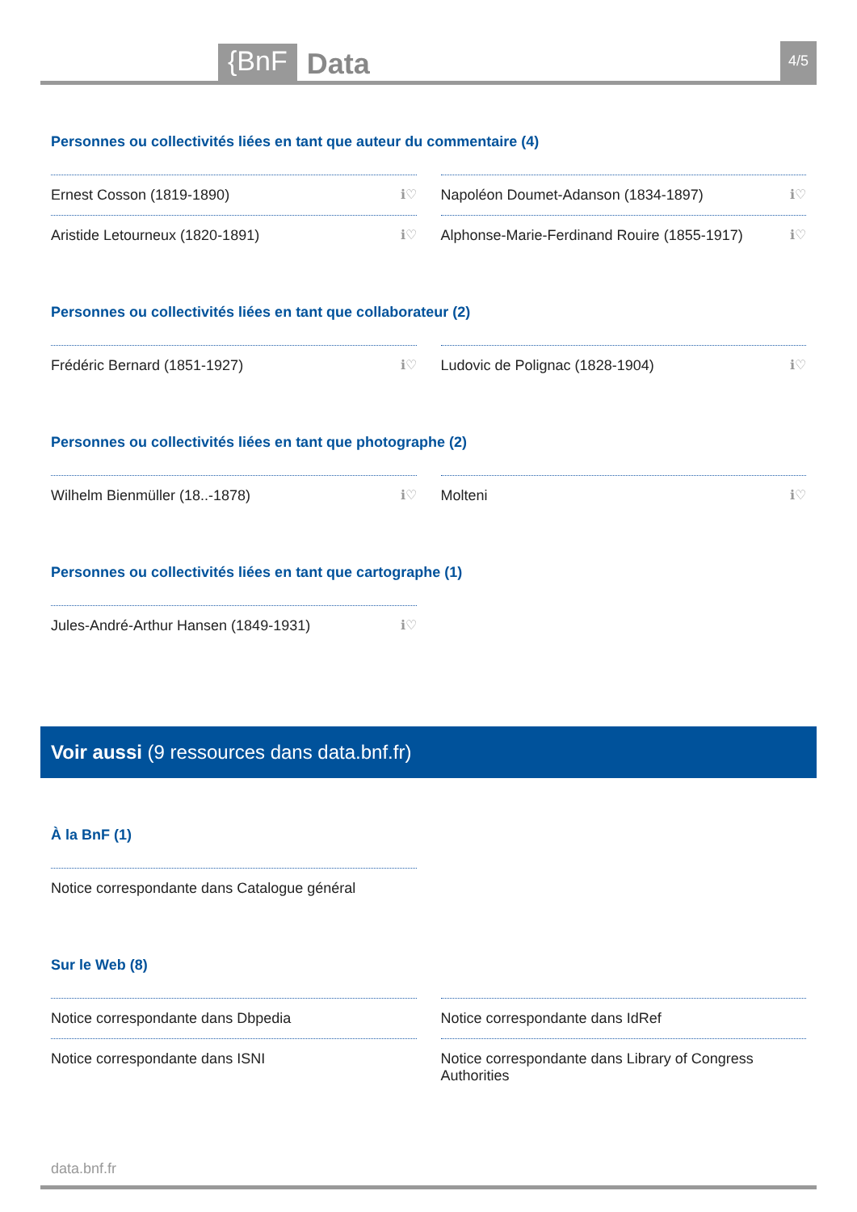{BnF Data 4/5
Personnes ou collectivités liées en tant que auteur du commentaire (4)
Ernest Cosson (1819-1890) ℹ♡
Napoléon Doumet-Adanson (1834-1897) ℹ♡
Aristide Letourneux (1820-1891) ℹ♡
Alphonse-Marie-Ferdinand Rouire (1855-1917) ℹ♡
Personnes ou collectivités liées en tant que collaborateur (2)
Frédéric Bernard (1851-1927) ℹ♡
Ludovic de Polignac (1828-1904) ℹ♡
Personnes ou collectivités liées en tant que photographe (2)
Wilhelm Bienmüller (18..-1878) ℹ♡
Molteni ℹ♡
Personnes ou collectivités liées en tant que cartographe (1)
Jules-André-Arthur Hansen (1849-1931) ℹ♡
Voir aussi (9 ressources dans data.bnf.fr)
À la BnF (1)
Notice correspondante dans Catalogue général
Sur le Web (8)
Notice correspondante dans Dbpedia
Notice correspondante dans IdRef
Notice correspondante dans ISNI
Notice correspondante dans Library of Congress Authorities
data.bnf.fr